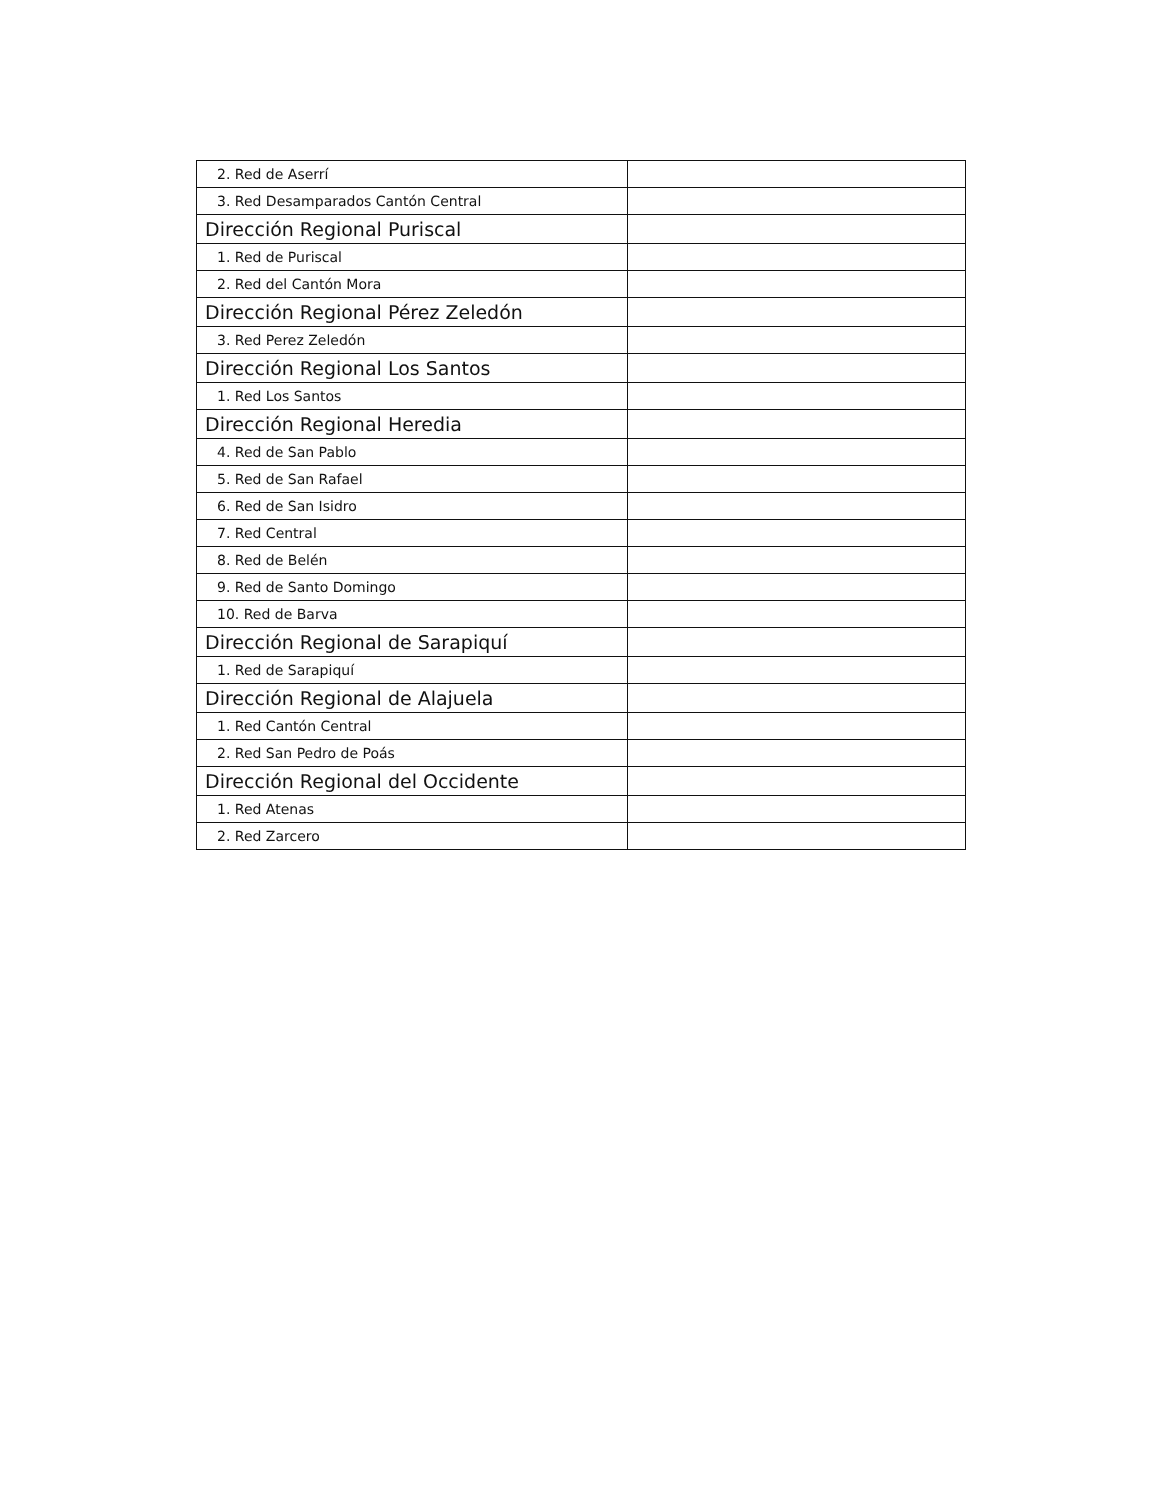| 2. Red de Aserrí | |
| 3. Red Desamparados Cantón Central | |
| Dirección Regional Puriscal | |
| 1. Red de Puriscal | |
| 2. Red del Cantón Mora | |
| Dirección Regional Pérez Zeledón | |
| 3. Red Perez Zeledón | |
| Dirección Regional Los Santos | |
| 1. Red Los Santos | |
| Dirección Regional Heredia | |
| 4. Red de San Pablo | |
| 5. Red de San Rafael | |
| 6. Red de San Isidro | |
| 7. Red Central | |
| 8. Red de Belén | |
| 9. Red de Santo Domingo | |
| 10. Red de Barva | |
| Dirección Regional de Sarapiquí | |
| 1. Red de Sarapiquí | |
| Dirección Regional de Alajuela | |
| 1. Red Cantón Central | |
| 2. Red San Pedro de Poás | |
| Dirección Regional del Occidente | |
| 1. Red Atenas | |
| 2. Red Zarcero | |